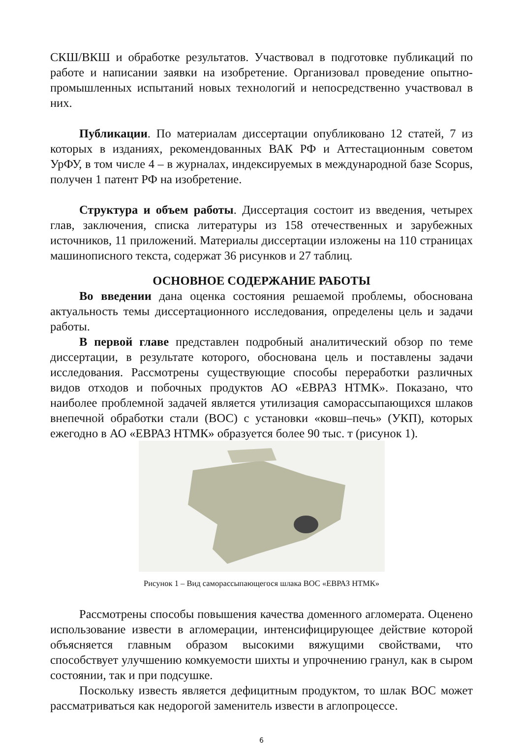СКШ/ВКШ и обработке результатов. Участвовал в подготовке публикаций по работе и написании заявки на изобретение. Организовал проведение опытно-промышленных испытаний новых технологий и непосредственно участвовал в них.
Публикации. По материалам диссертации опубликовано 12 статей, 7 из которых в изданиях, рекомендованных ВАК РФ и Аттестационным советом УрФУ, в том числе 4 – в журналах, индексируемых в международной базе Scopus, получен 1 патент РФ на изобретение.
Структура и объем работы. Диссертация состоит из введения, четырех глав, заключения, списка литературы из 158 отечественных и зарубежных источников, 11 приложений. Материалы диссертации изложены на 110 страницах машинописного текста, содержат 36 рисунков и 27 таблиц.
ОСНОВНОЕ СОДЕРЖАНИЕ РАБОТЫ
Во введении дана оценка состояния решаемой проблемы, обоснована актуальность темы диссертационного исследования, определены цель и задачи работы.
В первой главе представлен подробный аналитический обзор по теме диссертации, в результате которого, обоснована цель и поставлены задачи исследования. Рассмотрены существующие способы переработки различных видов отходов и побочных продуктов АО «ЕВРАЗ НТМК». Показано, что наиболее проблемной задачей является утилизация саморассыпающихся шлаков внепечной обработки стали (ВОС) с установки «ковш–печь» (УКП), которых ежегодно в АО «ЕВРАЗ НТМК» образуется более 90 тыс. т (рисунок 1).
Рисунок 1 – Вид саморассыпающегося шлака ВОС «ЕВРАЗ НТМК»
Рассмотрены способы повышения качества доменного агломерата. Оценено использование извести в агломерации, интенсифицирующее действие которой объясняется главным образом высокими вяжущими свойствами, что способствует улучшению комкуемости шихты и упрочнению гранул, как в сыром состоянии, так и при подсушке.
Поскольку известь является дефицитным продуктом, то шлак ВОС может рассматриваться как недорогой заменитель извести в аглопроцессе.
6